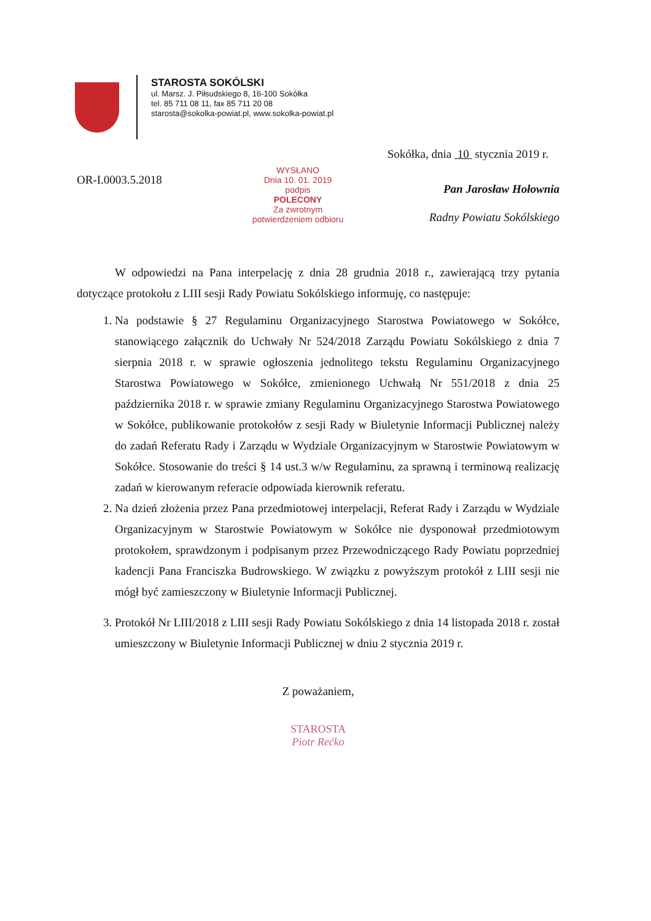STAROSTA SOKÓLSKI
ul. Marsz. J. Piłsudskiego 8, 16-100 Sokółka
tel. 85 711 08 11, fax 85 711 20 08
starosta@sokolka-powiat.pl, www.sokolka-powiat.pl
Sokółka, dnia 10 stycznia 2019 r.
OR-I.0003.5.2018
WYSŁANO
Dnia 10. 01. 2019
podpis
POLECONY
Za zwrotnym
potwierdzeniem odbioru
Pan Jarosław Hołownia
Radny Powiatu Sokólskiego
W odpowiedzi na Pana interpelację z dnia 28 grudnia 2018 r., zawierającą trzy pytania dotyczące protokołu z LIII sesji Rady Powiatu Sokólskiego informuję, co następuje:
1. Na podstawie § 27 Regulaminu Organizacyjnego Starostwa Powiatowego w Sokółce, stanowiącego załącznik do Uchwały Nr 524/2018 Zarządu Powiatu Sokólskiego z dnia 7 sierpnia 2018 r. w sprawie ogłoszenia jednolitego tekstu Regulaminu Organizacyjnego Starostwa Powiatowego w Sokółce, zmienionego Uchwałą Nr 551/2018 z dnia 25 października 2018 r. w sprawie zmiany Regulaminu Organizacyjnego Starostwa Powiatowego w Sokółce, publikowanie protokołów z sesji Rady w Biuletynie Informacji Publicznej należy do zadań Referatu Rady i Zarządu w Wydziale Organizacyjnym w Starostwie Powiatowym w Sokółce. Stosowanie do treści § 14 ust.3 w/w Regulaminu, za sprawną i terminową realizację zadań w kierowanym referacie odpowiada kierownik referatu.
2. Na dzień złożenia przez Pana przedmiotowej interpelacji, Referat Rady i Zarządu w Wydziale Organizacyjnym w Starostwie Powiatowym w Sokółce nie dysponował przedmiotowym protokołem, sprawdzonym i podpisanym przez Przewodniczącego Rady Powiatu poprzedniej kadencji Pana Franciszka Budrowskiego. W związku z powyższym protokół z LIII sesji nie mógł być zamieszczony w Biuletynie Informacji Publicznej.
3. Protokół Nr LIII/2018 z LIII sesji Rady Powiatu Sokólskiego z dnia 14 listopada 2018 r. został umieszczony w Biuletynie Informacji Publicznej w dniu 2 stycznia 2019 r.
Z poważaniem,
STAROSTA
Piotr Rećko